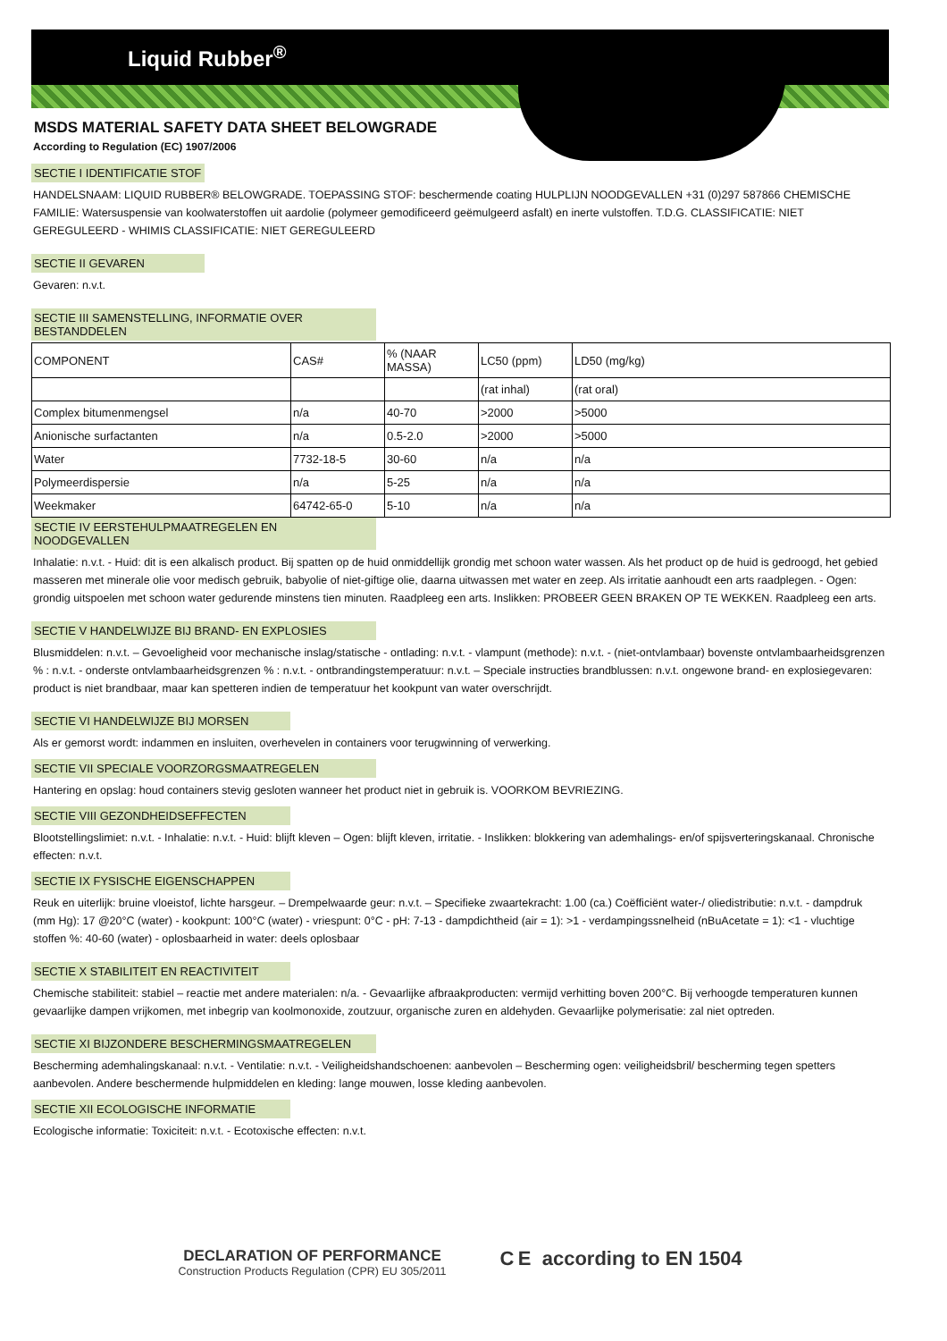Liquid Rubber<sup>®</sup>
MSDS MATERIAL SAFETY DATA SHEET BELOWGRADE
According to Regulation (EC) 1907/2006
SECTIE I IDENTIFICATIE STOF
HANDELSNAAM: LIQUID RUBBER® BELOWGRADE. TOEPASSING STOF: beschermende coating HULPLIJN NOODGEVALLEN +31 (0)297 587866 CHEMISCHE FAMILIE: Watersuspensie van koolwaterstoffen uit aardolie (polymeer gemodificeerd geëmulgeerd asfalt) en inerte vulstoffen. T.D.G. CLASSIFICATIE: NIET GEREGULEERD - WHIMIS CLASSIFICATIE: NIET GEREGULEERD
SECTIE II GEVAREN
Gevaren: n.v.t.
SECTIE III SAMENSTELLING, INFORMATIE OVER BESTANDDELEN
| COMPONENT | CAS# | % (NAAR MASSA) | LC50 (ppm) | LD50 (mg/kg) |
| | | | (rat inhal) | (rat oral) |
| Complex bitumenmengsel | n/a | 40-70 | >2000 | >5000 |
| Anionische surfactanten | n/a | 0.5-2.0 | >2000 | >5000 |
| Water | 7732-18-5 | 30-60 | n/a | n/a |
| Polymeerdispersie | n/a | 5-25 | n/a | n/a |
| Weekmaker | 64742-65-0 | 5-10 | n/a | n/a |
SECTIE IV EERSTEHULPMAATREGELEN EN NOODGEVALLEN
Inhalatie: n.v.t. - Huid: dit is een alkalisch product. Bij spatten op de huid onmiddellijk grondig met schoon water wassen. Als het product op de huid is gedroogd, het gebied masseren met minerale olie voor medisch gebruik, babyolie of niet-giftige olie, daarna uitwassen met water en zeep. Als irritatie aanhoudt een arts raadplegen. - Ogen: grondig uitspoelen met schoon water gedurende minstens tien minuten. Raadpleeg een arts. Inslikken: PROBEER GEEN BRAKEN OP TE WEKKEN. Raadpleeg een arts.
SECTIE V HANDELWIJZE BIJ BRAND- EN EXPLOSIES
Blusmiddelen: n.v.t. – Gevoeligheid voor mechanische inslag/statische - ontlading: n.v.t. - vlampunt (methode): n.v.t. - (niet-ontvlambaar) bovenste ontvlambaarheidsgrenzen % : n.v.t. - onderste ontvlambaarheidsgrenzen % : n.v.t. - ontbrandingstemperatuur: n.v.t. – Speciale instructies brandblussen: n.v.t. ongewone brand- en explosiegevaren: product is niet brandbaar, maar kan spetteren indien de temperatuur het kookpunt van water overschrijdt.
SECTIE VI HANDELWIJZE BIJ MORSEN
Als er gemorst wordt: indammen en insluiten, overhevelen in containers voor terugwinning of verwerking.
SECTIE VII SPECIALE VOORZORGSMAATREGELEN
Hantering en opslag: houd containers stevig gesloten wanneer het product niet in gebruik is. VOORKOM BEVRIEZING.
SECTIE VIII GEZONDHEIDSEFFECTEN
Blootstellingslimiet: n.v.t. - Inhalatie: n.v.t. - Huid: blijft kleven – Ogen: blijft kleven, irritatie. - Inslikken: blokkering van ademhalings- en/of spijsverteringskanaal. Chronische effecten: n.v.t.
SECTIE IX FYSISCHE EIGENSCHAPPEN
Reuk en uiterlijk: bruine vloeistof, lichte harsgeur. – Drempelwaarde geur: n.v.t. – Specifieke zwaartekracht: 1.00 (ca.) Coëfficiënt water-/ oliedistributie: n.v.t. - dampdruk (mm Hg): 17 @20°C (water) - kookpunt: 100°C (water) - vriespunt: 0°C - pH: 7-13 - dampdichtheid (air = 1): >1 - verdampingssnelheid (nBuAcetate = 1): <1 - vluchtige stoffen %: 40-60 (water) - oplosbaarheid in water: deels oplosbaar
SECTIE X STABILITEIT EN REACTIVITEIT
Chemische stabiliteit: stabiel – reactie met andere materialen: n/a. - Gevaarlijke afbraakproducten: vermijd verhitting boven 200°C. Bij verhoogde temperaturen kunnen gevaarlijke dampen vrijkomen, met inbegrip van koolmonoxide, zoutzuur, organische zuren en aldehyden. Gevaarlijke polymerisatie: zal niet optreden.
SECTIE XI BIJZONDERE BESCHERMINGSMAATREGELEN
Bescherming ademhalingskanaal: n.v.t. - Ventilatie: n.v.t. - Veiligheidshandschoenen: aanbevolen – Bescherming ogen: veiligheidsbril/ bescherming tegen spetters aanbevolen. Andere beschermende hulpmiddelen en kleding: lange mouwen, losse kleding aanbevolen.
SECTIE XII ECOLOGISCHE INFORMATIE
Ecologische informatie: Toxiciteit: n.v.t. - Ecotoxische effecten: n.v.t.
DECLARATION OF PERFORMANCE
Construction Products Regulation (CPR) EU 305/2011
C E according to EN 1504